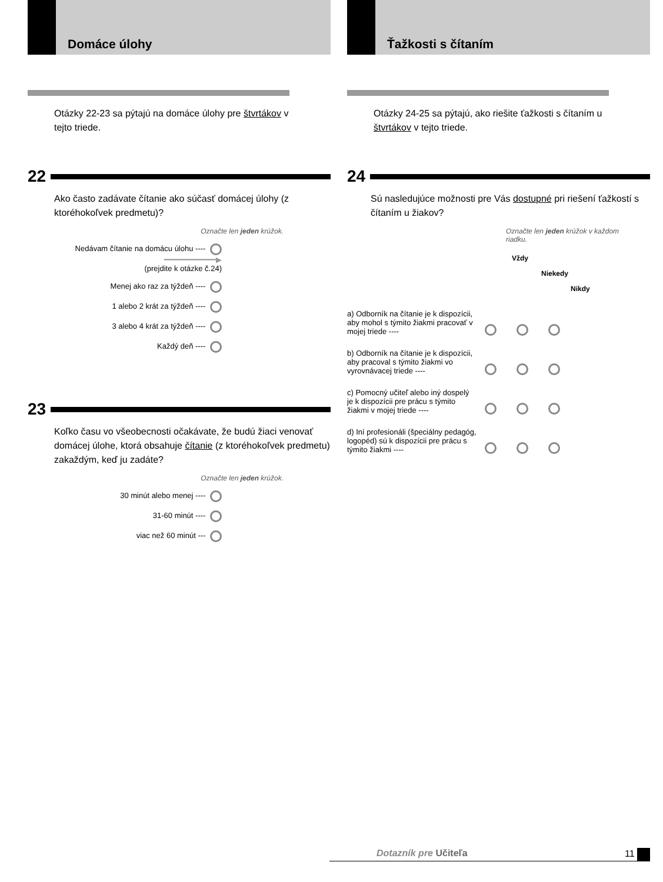Domáce úlohy
Otázky 22-23 sa pýtajú na domáce úlohy pre štvrtákov v tejto triede.
22
Ako často zadávate čítanie ako súčasť domácej úlohy (z ktoréhokoľvek predmetu)?
Označte len jeden krúžok.
Nedávam čítanie na domácu úlohu ---- ━━━━━━━━━━━▶
(prejdite k otázke č.24)
Menej ako raz za týždeň ----
1 alebo 2 krát za týždeň ----
3 alebo 4 krát za týždeň ----
Každý deň ----
23
Koľko času vo všeobecnosti očakávate, že budú žiaci venovať domácej úlohe, ktorá obsahuje čítanie (z ktoréhokoľvek predmetu) zakaždým, keď ju zadáte?
Označte len jeden krúžok.
30 minút alebo menej ----
31-60 minút ----
viac než 60 minút ---
Ťažkosti s čítaním
Otázky 24-25 sa pýtajú, ako riešite ťažkosti s čítaním u štvrtákov v tejto triede.
24
Sú nasledujúce možnosti pre Vás dostupné pri riešení ťažkostí s čítaním u žiakov?
Označte len jeden krúžok v každom riadku.
Vždy
Niekedy
Nikdy
a) Odborník na čítanie je k dispozícii, aby mohol s týmito žiakmi pracovať v mojej triede ----
b) Odborník na čítanie je k dispozícii, aby pracoval s týmito žiakmi vo vyrovnávacej triede ----
c) Pomocný učiteľ alebo iný dospelý je k dispozícii pre prácu s týmito žiakmi v mojej triede ----
d) Iní profesionáli (špeciálny pedagóg, logopéd) sú k dispozícii pre prácu s týmito žiakmi ----
Dotazník pre Učiteľa 11